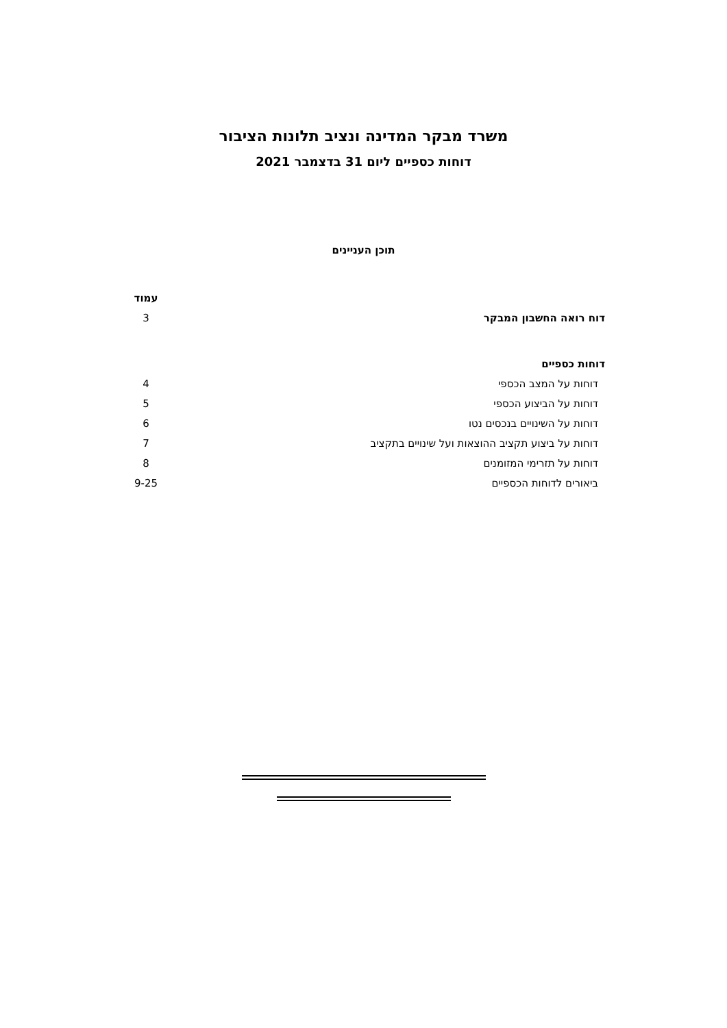משרד מבקר המדינה ונציב תלונות הציבור
דוחות כספיים ליום 31 בדצמבר 2021
תוכן העניינים
| | עמוד |
| דוח רואה החשבון המבקר | 3 |
| דוחות כספיים | |
| דוחות על המצב הכספי | 4 |
| דוחות על הביצוע הכספי | 5 |
| דוחות על השינויים בנכסים נטו | 6 |
| דוחות על ביצוע תקציב ההוצאות ועל שינויים בתקציב | 7 |
| דוחות על תזרימי המזומנים | 8 |
| ביאורים לדוחות הכספיים | 9-25 |